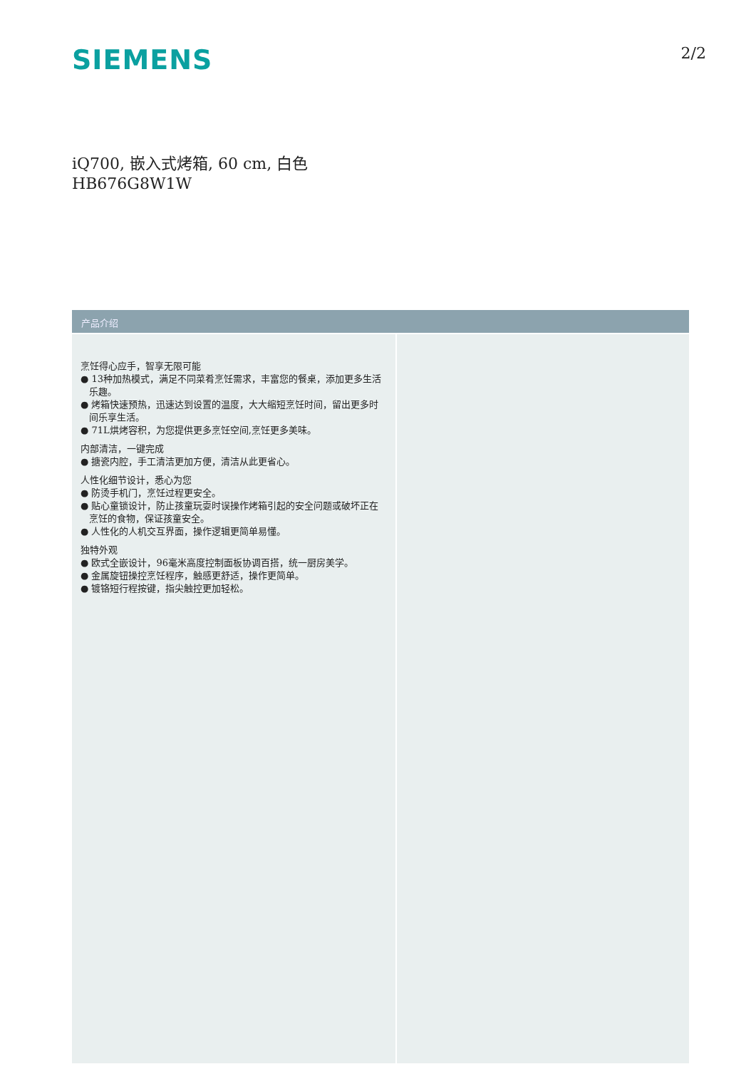SIEMENS
2/2
iQ700, 嵌入式烤箱, 60 cm, 白色
HB676G8W1W
产品介绍
烹饪得心应手，智享无限可能
● 13种加热模式，满足不同菜肴烹饪需求，丰富您的餐桌，添加更多生活乐趣。
● 烤箱快速预热，迅速达到设置的温度，大大缩短烹饪时间，留出更多时间乐享生活。
● 71L烘烤容积，为您提供更多烹饪空间,烹饪更多美味。
内部清洁，一键完成
● 搪瓷内腔，手工清洁更加方便，清洁从此更省心。
人性化细节设计，悉心为您
● 防烫手机门，烹饪过程更安全。
● 贴心童锁设计，防止孩童玩耍时误操作烤箱引起的安全问题或破坏正在烹饪的食物，保证孩童安全。
● 人性化的人机交互界面，操作逻辑更简单易懂。
独特外观
● 欧式全嵌设计，96毫米高度控制面板协调百搭，统一厨房美学。
● 金属旋钮操控烹饪程序，触感更舒适，操作更简单。
● 镀铬短行程按键，指尖触控更加轻松。